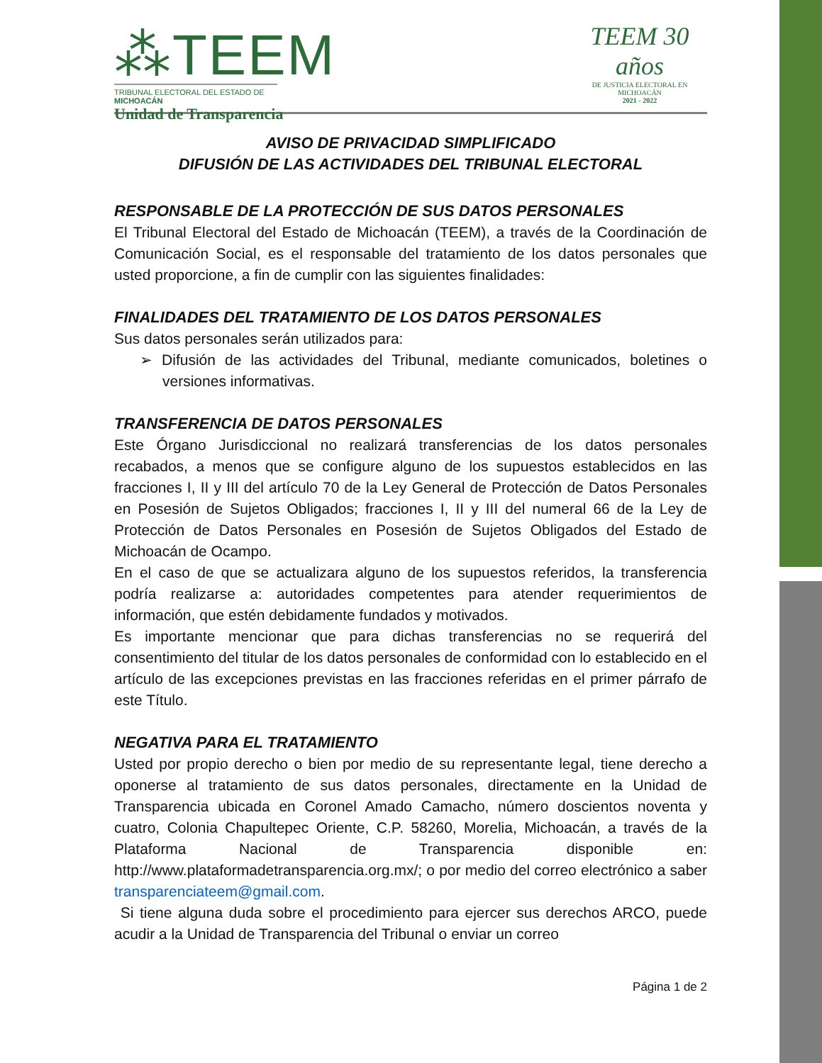⁂TEEM
TRIBUNAL ELECTORAL DEL ESTADO DE MICHOACÁN
Unidad de Transparencia
TEEM 30 años
DE JUSTICIA ELECTORAL EN MICHOACÁN
2021 - 2022
AVISO DE PRIVACIDAD SIMPLIFICADO
DIFUSIÓN DE LAS ACTIVIDADES DEL TRIBUNAL ELECTORAL
RESPONSABLE DE LA PROTECCIÓN DE SUS DATOS PERSONALES
El Tribunal Electoral del Estado de Michoacán (TEEM), a través de la Coordinación de Comunicación Social, es el responsable del tratamiento de los datos personales que usted proporcione, a fin de cumplir con las siguientes finalidades:
FINALIDADES DEL TRATAMIENTO DE LOS DATOS PERSONALES
Sus datos personales serán utilizados para:
➢ Difusión de las actividades del Tribunal, mediante comunicados, boletines o versiones informativas.
TRANSFERENCIA DE DATOS PERSONALES
Este Órgano Jurisdiccional no realizará transferencias de los datos personales recabados, a menos que se configure alguno de los supuestos establecidos en las fracciones I, II y III del artículo 70 de la Ley General de Protección de Datos Personales en Posesión de Sujetos Obligados; fracciones I, II y III del numeral 66 de la Ley de Protección de Datos Personales en Posesión de Sujetos Obligados del Estado de Michoacán de Ocampo.
En el caso de que se actualizara alguno de los supuestos referidos, la transferencia podría realizarse a: autoridades competentes para atender requerimientos de información, que estén debidamente fundados y motivados.
Es importante mencionar que para dichas transferencias no se requerirá del consentimiento del titular de los datos personales de conformidad con lo establecido en el artículo de las excepciones previstas en las fracciones referidas en el primer párrafo de este Título.
NEGATIVA PARA EL TRATAMIENTO
Usted por propio derecho o bien por medio de su representante legal, tiene derecho a oponerse al tratamiento de sus datos personales, directamente en la Unidad de Transparencia ubicada en Coronel Amado Camacho, número doscientos noventa y cuatro, Colonia Chapultepec Oriente, C.P. 58260, Morelia, Michoacán, a través de la Plataforma Nacional de Transparencia disponible en: http://www.plataformadetransparencia.org.mx/; o por medio del correo electrónico a saber transparenciateem@gmail.com.
Si tiene alguna duda sobre el procedimiento para ejercer sus derechos ARCO, puede acudir a la Unidad de Transparencia del Tribunal o enviar un correo
Página 1 de 2